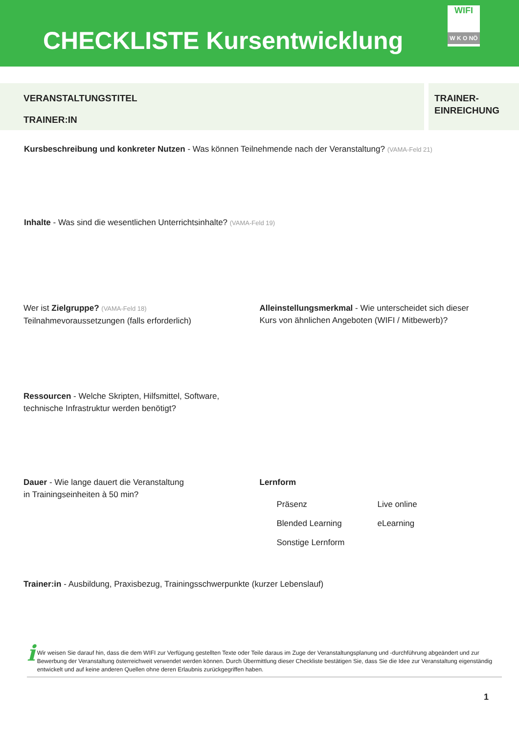CHECKLISTE Kursentwicklung
WIFI
W K O NÖ
VERANSTALTUNGSTITEL
TRAINER:IN
TRAINER-
EINREICHUNG
Kursbeschreibung und konkreter Nutzen - Was können Teilnehmende nach der Veranstaltung? (VAMA-Feld 21)
Inhalte - Was sind die wesentlichen Unterrichtsinhalte? (VAMA-Feld 19)
Wer ist Zielgruppe? (VAMA-Feld 18)
Teilnahmevoraussetzungen (falls erforderlich)
Alleinstellungsmerkmal - Wie unterscheidet sich dieser
Kurs von ähnlichen Angeboten (WIFI / Mitbewerb)?
Ressourcen - Welche Skripten, Hilfsmittel, Software,
technische Infrastruktur werden benötigt?
Dauer - Wie lange dauert die Veranstaltung
in Trainingseinheiten à 50 min?
Lernform
Präsenz Live online Blended Learning eLearning Sonstige Lernform
Trainer:in - Ausbildung, Praxisbezug, Trainingsschwerpunkte (kurzer Lebenslauf)
i
Wir weisen Sie darauf hin, dass die dem WIFI zur Verfügung gestellten Texte oder Teile daraus im Zuge der Veranstaltungsplanung und -durchführung abgeändert und zur Bewerbung der Veranstaltung österreichweit verwendet werden können. Durch Übermittlung dieser Checkliste bestätigen Sie, dass Sie die Idee zur Veranstaltung eigenständig entwickelt und auf keine anderen Quellen ohne deren Erlaubnis zurückgegriffen haben.
1